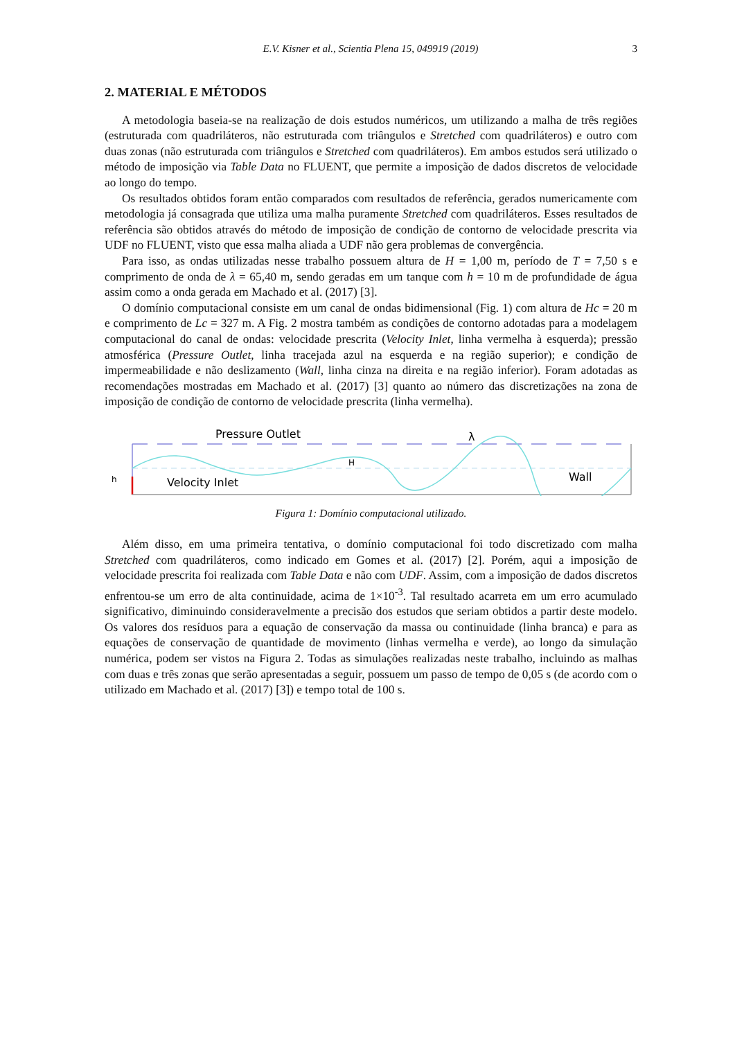E.V. Kisner et al., Scientia Plena 15, 049919 (2019)
3
2. MATERIAL E MÉTODOS
A metodologia baseia-se na realização de dois estudos numéricos, um utilizando a malha de três regiões (estruturada com quadriláteros, não estruturada com triângulos e Stretched com quadriláteros) e outro com duas zonas (não estruturada com triângulos e Stretched com quadriláteros). Em ambos estudos será utilizado o método de imposição via Table Data no FLUENT, que permite a imposição de dados discretos de velocidade ao longo do tempo.
Os resultados obtidos foram então comparados com resultados de referência, gerados numericamente com metodologia já consagrada que utiliza uma malha puramente Stretched com quadriláteros. Esses resultados de referência são obtidos através do método de imposição de condição de contorno de velocidade prescrita via UDF no FLUENT, visto que essa malha aliada a UDF não gera problemas de convergência.
Para isso, as ondas utilizadas nesse trabalho possuem altura de H = 1,00 m, período de T = 7,50 s e comprimento de onda de λ = 65,40 m, sendo geradas em um tanque com h = 10 m de profundidade de água assim como a onda gerada em Machado et al. (2017) [3].
O domínio computacional consiste em um canal de ondas bidimensional (Fig. 1) com altura de Hc = 20 m e comprimento de Lc = 327 m. A Fig. 2 mostra também as condições de contorno adotadas para a modelagem computacional do canal de ondas: velocidade prescrita (Velocity Inlet, linha vermelha à esquerda); pressão atmosférica (Pressure Outlet, linha tracejada azul na esquerda e na região superior); e condição de impermeabilidade e não deslizamento (Wall, linha cinza na direita e na região inferior). Foram adotadas as recomendações mostradas em Machado et al. (2017) [3] quanto ao número das discretizações na zona de imposição de condição de contorno de velocidade prescrita (linha vermelha).
Pressure Outlet
Velocity Inlet
Wall
λ
h
H
Figura 1: Domínio computacional utilizado.
Além disso, em uma primeira tentativa, o domínio computacional foi todo discretizado com malha Stretched com quadriláteros, como indicado em Gomes et al. (2017) [2]. Porém, aqui a imposição de velocidade prescrita foi realizada com Table Data e não com UDF. Assim, com a imposição de dados discretos enfrentou-se um erro de alta continuidade, acima de 1×10<sup>-3</sup>. Tal resultado acarreta em um erro acumulado significativo, diminuindo consideravelmente a precisão dos estudos que seriam obtidos a partir deste modelo. Os valores dos resíduos para a equação de conservação da massa ou continuidade (linha branca) e para as equações de conservação de quantidade de movimento (linhas vermelha e verde), ao longo da simulação numérica, podem ser vistos na Figura 2. Todas as simulações realizadas neste trabalho, incluindo as malhas com duas e três zonas que serão apresentadas a seguir, possuem um passo de tempo de 0,05 s (de acordo com o utilizado em Machado et al. (2017) [3]) e tempo total de 100 s.